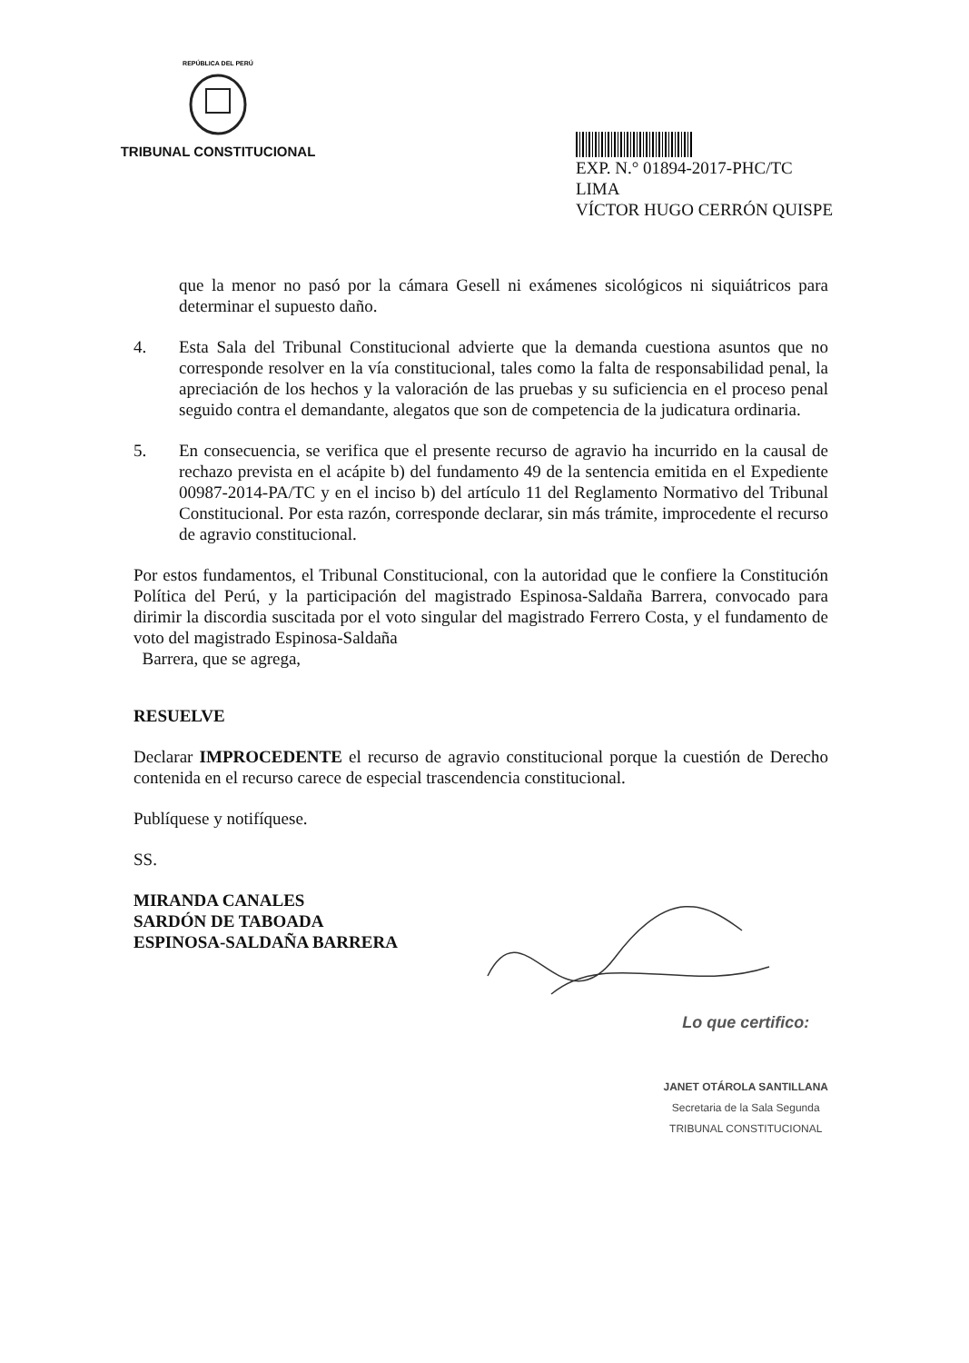REPÚBLICA DEL PERÚ
TRIBUNAL CONSTITUCIONAL
EXP. N.° 01894-2017-PHC/TC
LIMA
VÍCTOR HUGO CERRÓN QUISPE
que la menor no pasó por la cámara Gesell ni exámenes sicológicos ni siquiátricos para determinar el supuesto daño.
4. Esta Sala del Tribunal Constitucional advierte que la demanda cuestiona asuntos que no corresponde resolver en la vía constitucional, tales como la falta de responsabilidad penal, la apreciación de los hechos y la valoración de las pruebas y su suficiencia en el proceso penal seguido contra el demandante, alegatos que son de competencia de la judicatura ordinaria.
5. En consecuencia, se verifica que el presente recurso de agravio ha incurrido en la causal de rechazo prevista en el acápite b) del fundamento 49 de la sentencia emitida en el Expediente 00987-2014-PA/TC y en el inciso b) del artículo 11 del Reglamento Normativo del Tribunal Constitucional. Por esta razón, corresponde declarar, sin más trámite, improcedente el recurso de agravio constitucional.
Por estos fundamentos, el Tribunal Constitucional, con la autoridad que le confiere la Constitución Política del Perú, y la participación del magistrado Espinosa-Saldaña Barrera, convocado para dirimir la discordia suscitada por el voto singular del magistrado Ferrero Costa, y el fundamento de voto del magistrado Espinosa-Saldaña
Barrera, que se agrega,
RESUELVE
Declarar IMPROCEDENTE el recurso de agravio constitucional porque la cuestión de Derecho contenida en el recurso carece de especial trascendencia constitucional.
Publíquese y notifíquese.
SS.
MIRANDA CANALES
SARDÓN DE TABOADA
ESPINOSA-SALDAÑA BARRERA
Lo que certifico:
JANET OTÁROLA SANTILLANA
Secretaria de la Sala Segunda
TRIBUNAL CONSTITUCIONAL